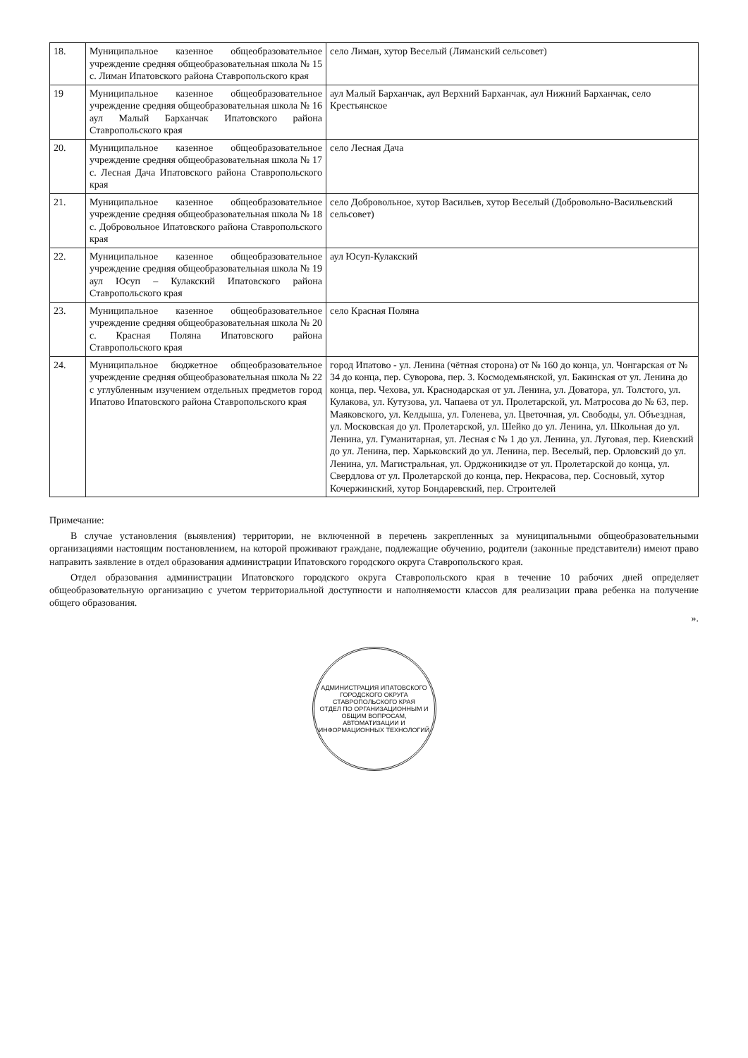| 18. | Муниципальное казенное общеобразовательное учреждение средняя общеобразовательная школа № 15 с. Лиман Ипатовского района Ставропольского края | село Лиман, хутор Веселый (Лиманский сельсовет) |
| 19 | Муниципальное казенное общеобразовательное учреждение средняя общеобразовательная школа № 16 аул Малый Барханчак Ипатовского района Ставропольского края | аул Малый Барханчак, аул Верхний Барханчак, аул Нижний Барханчак, село Крестьянское |
| 20. | Муниципальное казенное общеобразовательное учреждение средняя общеобразовательная школа № 17 с. Лесная Дача Ипатовского района Ставропольского края | село Лесная Дача |
| 21. | Муниципальное казенное общеобразовательное учреждение средняя общеобразовательная школа № 18 с. Добровольное Ипатовского района Ставропольского края | село Добровольное, хутор Васильев, хутор Веселый (Добровольно-Васильевский сельсовет) |
| 22. | Муниципальное казенное общеобразовательное учреждение средняя общеобразовательная школа № 19 аул Юсуп – Кулакский Ипатовского района Ставропольского края | аул Юсуп-Кулакский |
| 23. | Муниципальное казенное общеобразовательное учреждение средняя общеобразовательная школа № 20 с. Красная Поляна Ипатовского района Ставропольского края | село Красная Поляна |
| 24. | Муниципальное бюджетное общеобразовательное учреждение средняя общеобразовательная школа № 22 с углубленным изучением отдельных предметов город Ипатово Ипатовского района Ставропольского края | город Ипатово - ул. Ленина (чётная сторона) от № 160 до конца, ул. Чонгарская от № 34 до конца, пер. Суворова, пер. 3. Космодемьянской, ул. Бакинская от ул. Ленина до конца, пер. Чехова, ул. Краснодарская от ул. Ленина, ул. Доватора, ул. Толстого, ул. Кулакова, ул. Кутузова, ул. Чапаева от ул. Пролетарской, ул. Матросова до № 63, пер. Маяковского, ул. Келдыша, ул. Голенева, ул. Цветочная, ул. Свободы, ул. Объездная, ул. Московская до ул. Пролетарской, ул. Шейко до ул. Ленина, ул. Школьная до ул. Ленина, ул. Гуманитарная, ул. Лесная с № 1 до ул. Ленина, ул. Луговая, пер. Киевский до ул. Ленина, пер. Харьковский до ул. Ленина, пер. Веселый, пер. Орловский до ул. Ленина, ул. Магистральная, ул. Орджоникидзе от ул. Пролетарской до конца, ул. Свердлова от ул. Пролетарской до конца, пер. Некрасова, пер. Сосновый, хутор Кочержинский, хутор Бондаревский, пер. Строителей |
Примечание:
В случае установления (выявления) территории, не включенной в перечень закрепленных за муниципальными общеобразовательными организациями настоящим постановлением, на которой проживают граждане, подлежащие обучению, родители (законные представители) имеют право направить заявление в отдел образования администрации Ипатовского городского округа Ставропольского края.
Отдел образования администрации Ипатовского городского округа Ставропольского края в течение 10 рабочих дней определяет общеобразовательную организацию с учетом территориальной доступности и наполняемости классов для реализации права ребенка на получение общего образования.
».
АДМИНИСТРАЦИЯ ИПАТОВСКОГО ГОРОДСКОГО ОКРУГА СТАВРОПОЛЬСКОГО КРАЯ
ОТДЕЛ ПО ОРГАНИЗАЦИОННЫМ И ОБЩИМ ВОПРОСАМ, АВТОМАТИЗАЦИИ И ИНФОРМАЦИОННЫХ ТЕХНОЛОГИЙ